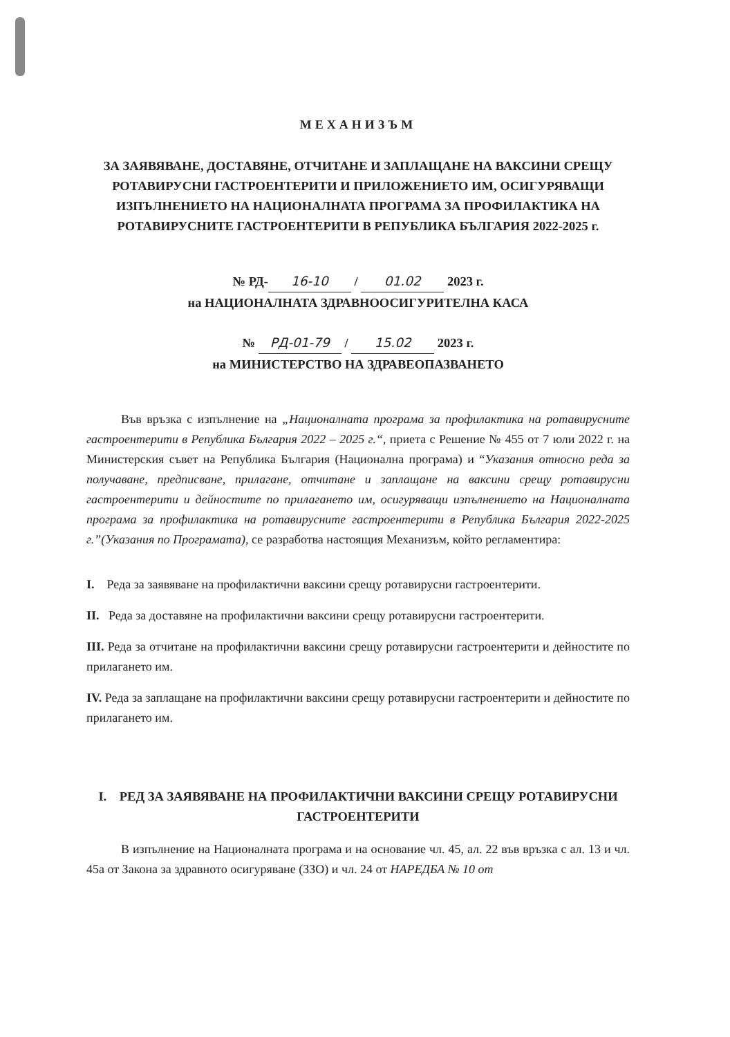МЕХАНИЗЪМ
ЗА ЗАЯВЯВАНЕ, ДОСТАВЯНЕ, ОТЧИТАНЕ И ЗАПЛАЩАНЕ НА ВАКСИНИ СРЕЩУ РОТАВИРУСНИ ГАСТРОЕНТЕРИТИ И ПРИЛОЖЕНИЕТО ИМ, ОСИГУРЯВАЩИ ИЗПЪЛНЕНИЕТО НА НАЦИОНАЛНАТА ПРОГРАМА ЗА ПРОФИЛАКТИКА НА РОТАВИРУСНИТЕ ГАСТРОЕНТЕРИТИ В РЕПУБЛИКА БЪЛГАРИЯ 2022-2025 г.
№ РД- 16-10 / 01.02 2023 г.
на НАЦИОНАЛНАТА ЗДРАВНООСИГУРИТЕЛНА КАСА
№ РД-01-79 / 15.02 2023 г.
на МИНИСТЕРСТВО НА ЗДРАВЕОПАЗВАНЕТО
Във връзка с изпълнение на „Националната програма за профилактика на ротавирусните гастроентерити в Република България 2022 – 2025 г.“, приета с Решение № 455 от 7 юли 2022 г. на Министерския съвет на Република България (Национална програма) и “Указания относно реда за получаване, предписване, прилагане, отчитане и заплащане на ваксини срещу ротавирусни гастроентерити и дейностите по прилагането им, осигуряващи изпълнението на Националната програма за профилактика на ротавирусните гастроентерити в Република България 2022-2025 г.”(Указания по Програмата), се разработва настоящия Механизъм, който регламентира:
I. Реда за заявяване на профилактични ваксини срещу ротавирусни гастроентерити.
II. Реда за доставяне на профилактични ваксини срещу ротавирусни гастроентерити.
III. Реда за отчитане на профилактични ваксини срещу ротавирусни гастроентерити и дейностите по прилагането им.
IV. Реда за заплащане на профилактични ваксини срещу ротавирусни гастроентерити и дейностите по прилагането им.
I. РЕД ЗА ЗАЯВЯВАНЕ НА ПРОФИЛАКТИЧНИ ВАКСИНИ СРЕЩУ РОТАВИРУСНИ ГАСТРОЕНТЕРИТИ
В изпълнение на Националната програма и на основание чл. 45, ал. 22 във връзка с ал. 13 и чл. 45а от Закона за здравното осигуряване (ЗЗО) и чл. 24 от НАРЕДБА № 10 от